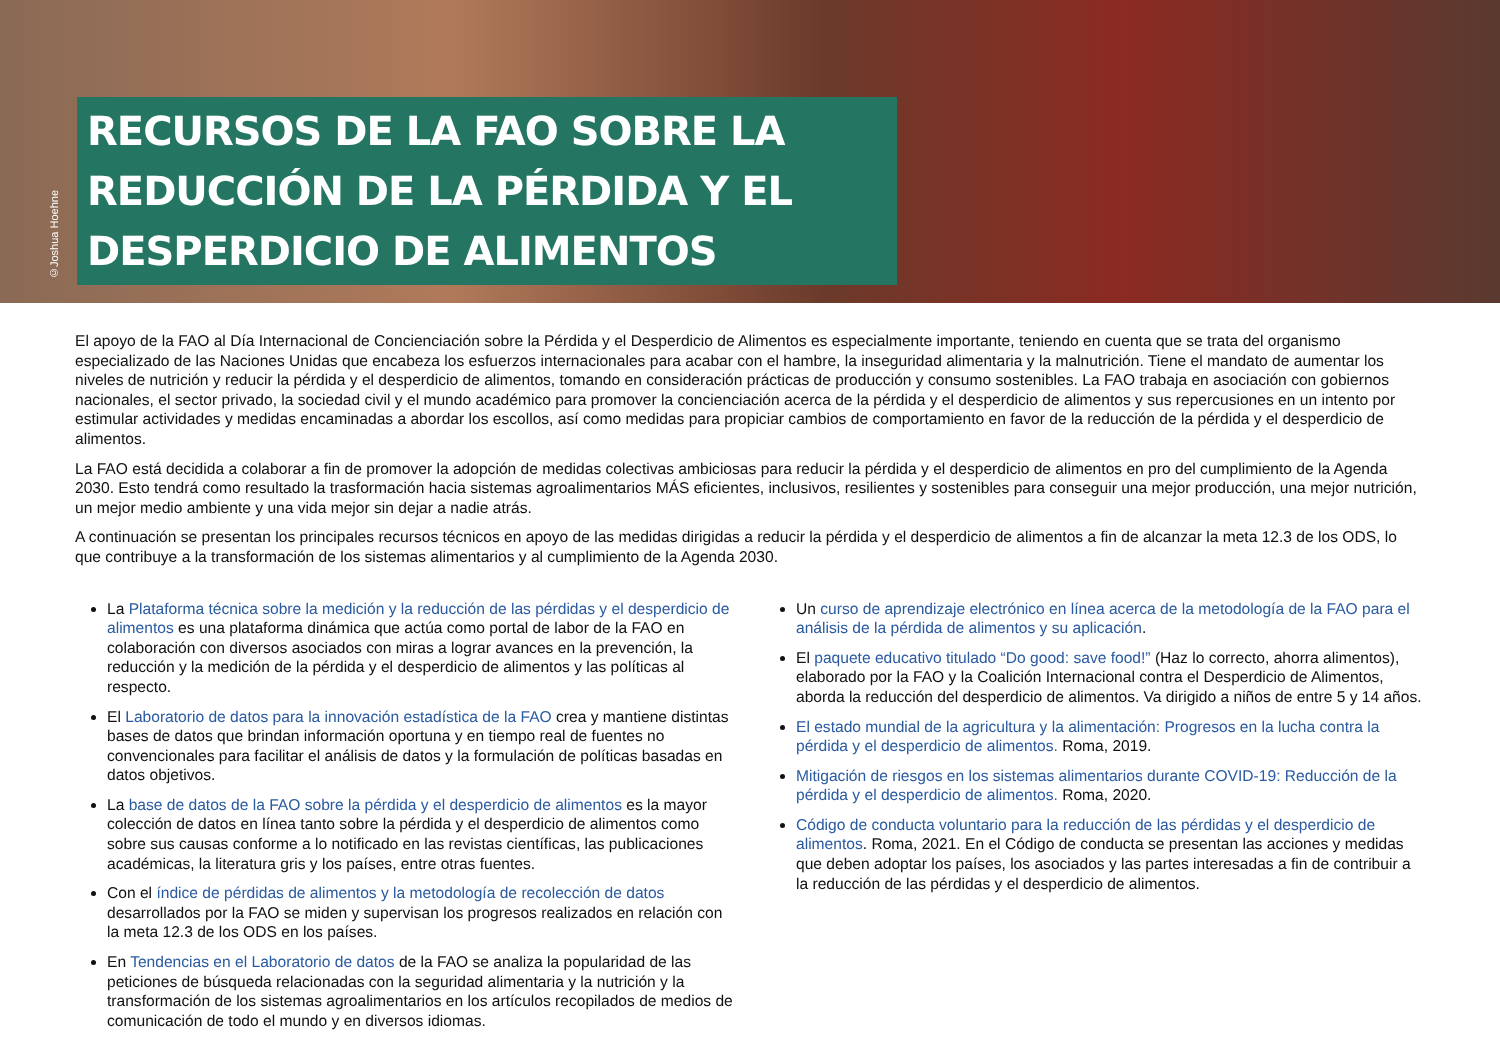©Joshua Hoehne
RECURSOS DE LA FAO SOBRE LA REDUCCIÓN DE LA PÉRDIDA Y EL DESPERDICIO DE ALIMENTOS
El apoyo de la FAO al Día Internacional de Concienciación sobre la Pérdida y el Desperdicio de Alimentos es especialmente importante, teniendo en cuenta que se trata del organismo especializado de las Naciones Unidas que encabeza los esfuerzos internacionales para acabar con el hambre, la inseguridad alimentaria y la malnutrición. Tiene el mandato de aumentar los niveles de nutrición y reducir la pérdida y el desperdicio de alimentos, tomando en consideración prácticas de producción y consumo sostenibles. La FAO trabaja en asociación con gobiernos nacionales, el sector privado, la sociedad civil y el mundo académico para promover la concienciación acerca de la pérdida y el desperdicio de alimentos y sus repercusiones en un intento por estimular actividades y medidas encaminadas a abordar los escollos, así como medidas para propiciar cambios de comportamiento en favor de la reducción de la pérdida y el desperdicio de alimentos.
La FAO está decidida a colaborar a fin de promover la adopción de medidas colectivas ambiciosas para reducir la pérdida y el desperdicio de alimentos en pro del cumplimiento de la Agenda 2030. Esto tendrá como resultado la trasformación hacia sistemas agroalimentarios MÁS eficientes, inclusivos, resilientes y sostenibles para conseguir una mejor producción, una mejor nutrición, un mejor medio ambiente y una vida mejor sin dejar a nadie atrás.
A continuación se presentan los principales recursos técnicos en apoyo de las medidas dirigidas a reducir la pérdida y el desperdicio de alimentos a fin de alcanzar la meta 12.3 de los ODS, lo que contribuye a la transformación de los sistemas alimentarios y al cumplimiento de la Agenda 2030.
La Plataforma técnica sobre la medición y la reducción de las pérdidas y el desperdicio de alimentos es una plataforma dinámica que actúa como portal de labor de la FAO en colaboración con diversos asociados con miras a lograr avances en la prevención, la reducción y la medición de la pérdida y el desperdicio de alimentos y las políticas al respecto.
El Laboratorio de datos para la innovación estadística de la FAO crea y mantiene distintas bases de datos que brindan información oportuna y en tiempo real de fuentes no convencionales para facilitar el análisis de datos y la formulación de políticas basadas en datos objetivos.
La base de datos de la FAO sobre la pérdida y el desperdicio de alimentos es la mayor colección de datos en línea tanto sobre la pérdida y el desperdicio de alimentos como sobre sus causas conforme a lo notificado en las revistas científicas, las publicaciones académicas, la literatura gris y los países, entre otras fuentes.
Con el índice de pérdidas de alimentos y la metodología de recolección de datos desarrollados por la FAO se miden y supervisan los progresos realizados en relación con la meta 12.3 de los ODS en los países.
En Tendencias en el Laboratorio de datos de la FAO se analiza la popularidad de las peticiones de búsqueda relacionadas con la seguridad alimentaria y la nutrición y la transformación de los sistemas agroalimentarios en los artículos recopilados de medios de comunicación de todo el mundo y en diversos idiomas.
Un curso de aprendizaje electrónico en línea acerca de la metodología de la FAO para el análisis de la pérdida de alimentos y su aplicación.
El paquete educativo titulado “Do good: save food!” (Haz lo correcto, ahorra alimentos), elaborado por la FAO y la Coalición Internacional contra el Desperdicio de Alimentos, aborda la reducción del desperdicio de alimentos. Va dirigido a niños de entre 5 y 14 años.
El estado mundial de la agricultura y la alimentación: Progresos en la lucha contra la pérdida y el desperdicio de alimentos. Roma, 2019.
Mitigación de riesgos en los sistemas alimentarios durante COVID-19: Reducción de la pérdida y el desperdicio de alimentos. Roma, 2020.
Código de conducta voluntario para la reducción de las pérdidas y el desperdicio de alimentos. Roma, 2021. En el Código de conducta se presentan las acciones y medidas que deben adoptar los países, los asociados y las partes interesadas a fin de contribuir a la reducción de las pérdidas y el desperdicio de alimentos.